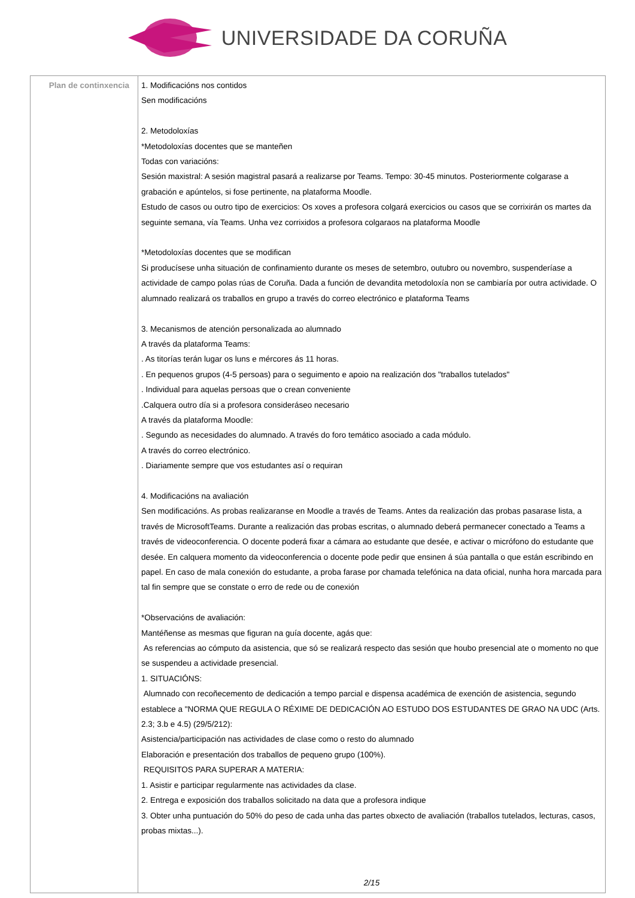UNIVERSIDADE DA CORUÑA
| Plan de continxencia | 1. Modificacións nos contidos Sen modificacións 2. Metodoloxías *Metodoloxías docentes que se manteñen Todas con variacións: Sesión maxistral: A sesión magistral pasará a realizarse por Teams. Tempo: 30-45 minutos. Posteriormente colgarase a grabación e apúntelos, si fose pertinente, na plataforma Moodle. Estudo de casos ou outro tipo de exercicios: Os xoves a profesora colgará exercicios ou casos que se corrixirán os martes da seguinte semana, vía Teams. Unha vez corrixidos a profesora colgaraos na plataforma Moodle *Metodoloxías docentes que se modifican Si producísese unha situación de confinamiento durante os meses de setembro, outubro ou novembro, suspenderíase a actividade de campo polas rúas de Coruña. Dada a función de devandita metodoloxía non se cambiaría por outra actividade. O alumnado realizará os traballos en grupo a través do correo electrónico e plataforma Teams 3. Mecanismos de atención personalizada ao alumnado A través da plataforma Teams: . As titorías terán lugar os luns e mércores ás 11 horas. . En pequenos grupos (4-5 persoas) para o seguimento e apoio na realización dos "traballos tutelados" . Individual para aquelas persoas que o crean conveniente .Calquera outro día si a profesora consideráseo necesario A través da plataforma Moodle: . Segundo as necesidades do alumnado. A través do foro temático asociado a cada módulo. A través do correo electrónico. . Diariamente sempre que vos estudantes así o requiran 4. Modificacións na avaliación Sen modificacións. As probas realizaranse en Moodle a través de Teams. Antes da realización das probas pasarase lista, a través de MicrosoftTeams. Durante a realización das probas escritas, o alumnado deberá permanecer conectado a Teams a través de videoconferencia. O docente poderá fixar a cámara ao estudante que desée, e activar o micrófono do estudante que desée. En calquera momento da videoconferencia o docente pode pedir que ensinen á súa pantalla o que están escribindo en papel. En caso de mala conexión do estudante, a proba farase por chamada telefónica na data oficial, nunha hora marcada para tal fin sempre que se constate o erro de rede ou de conexión *Observacións de avaliación: Mantéñense as mesmas que figuran na guía docente, agás que: As referencias ao cómputo da asistencia, que só se realizará respecto das sesión que houbo presencial ate o momento no que se suspendeu a actividade presencial. 1. SITUACIÓNS: Alumnado con recoñecemento de dedicación a tempo parcial e dispensa académica de exención de asistencia, segundo establece a "NORMA QUE REGULA O RÉXIME DE DEDICACIÓN AO ESTUDO DOS ESTUDANTES DE GRAO NA UDC (Arts. 2.3; 3.b e 4.5) (29/5/212): Asistencia/participación nas actividades de clase como o resto do alumnado Elaboración e presentación dos traballos de pequeno grupo (100%). REQUISITOS PARA SUPERAR A MATERIA: 1. Asistir e participar regularmente nas actividades da clase. 2. Entrega e exposición dos traballos solicitado na data que a profesora indique 3. Obter unha puntuación do 50% do peso de cada unha das partes obxecto de avaliación (traballos tutelados, lecturas, casos, probas mixtas...). 2/15 |